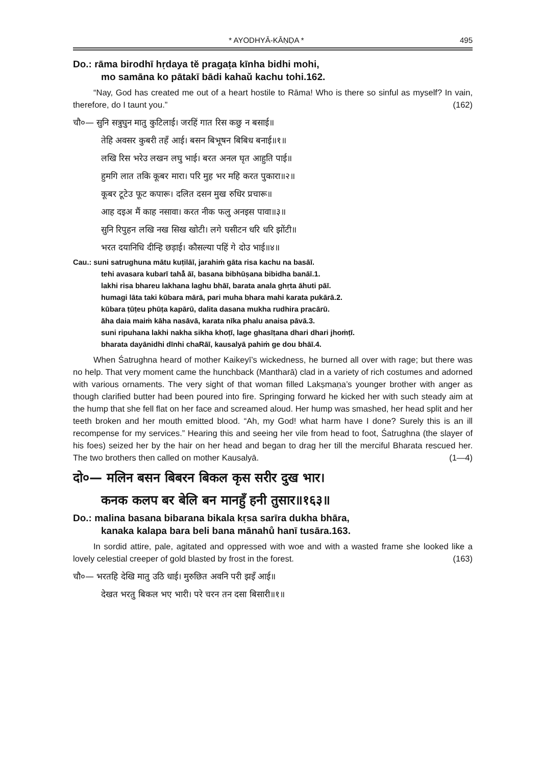* AYODHYĀ-KĀṆḌA * 495
Do.: rāma birodhī hṛdaya tĕ pragaṭa kīnha bidhi mohi,
mo samāna ko pātakī bādi kahaǔ kachu tohi.162.
“Nay, God has created me out of a heart hostile to Rāma! Who is there so sinful as myself? In vain, therefore, do I taunt you.” (162)
चौ०— सुनि सत्रुघुन मातु कुटिलाई। जरहिं गात रिस कछु न बसाई॥
तेहि अवसर कुबरी तहँ आई। बसन बिभूषन बिबिध बनाई॥१॥
लखि रिस भरेउ लखन लघु भाई। बरत अनल घृत आहुति पाई॥
हुमगि लात तकि कूबर मारा। परि मुह भर महि करत पुकारा॥२॥
कूबर टूटेउ फूट कपारू। दलित दसन मुख रुधिर प्रचारू॥
आह दइअ मैं काह नसावा। करत नीक फलु अनइस पावा॥३॥
सुनि रिपुहन लखि नख सिख खोटी। लगे घसीटन धरि धरि झोंटी॥
भरत दयानिधि दीन्हि छड़ाई। कौसल्या पहिं गे दोउ भाई॥४॥
Cau.: suni satrughuna mātu kuṭilāī, jarahiṁ gāta risa kachu na basāī.
tehi avasara kubarī tahå̐ āī, basana bibhūṣana bibidha banāī.1.
lakhi risa bhareu lakhana laghu bhāī, barata anala ghṛta āhuti pāī.
humagi lāta taki kūbara mārā, pari muha bhara mahi karata pukārā.2.
kūbara ṭūṭeu phūṭa kapārū, dalita dasana mukha rudhira pracārū.
āha daia maiṁ kāha nasāvā, karata nīka phalu anaisa pāvā.3.
suni ripuhana lakhi nakha sikha khoṭī, lage ghasīṭana dhari dhari jhoṁṭī.
bharata dayānidhi dīnhi chaRāī, kausalyā pahiṁ ge dou bhāī.4.
When Śatrughna heard of mother Kaikeyī’s wickedness, he burned all over with rage; but there was no help. That very moment came the hunchback (Mantharā) clad in a variety of rich costumes and adorned with various ornaments. The very sight of that woman filled Lakṣmaṇa’s younger brother with anger as though clarified butter had been poured into fire. Springing forward he kicked her with such steady aim at the hump that she fell flat on her face and screamed aloud. Her hump was smashed, her head split and her teeth broken and her mouth emitted blood. “Ah, my God! what harm have I done? Surely this is an ill recompense for my services.” Hearing this and seeing her vile from head to foot, Śatrughna (the slayer of his foes) seized her by the hair on her head and began to drag her till the merciful Bharata rescued her. The two brothers then called on mother Kausalyā. (1—4)
दो०— मलिन बसन बिबरन बिकल कृस सरीर दुख भार।
कनक कलप बर बेलि बन मानहुँ हनी तुसार॥१६३॥
Do.: malina basana bibarana bikala kṛsa sarīra dukha bhāra,
kanaka kalapa bara beli bana mānahů hanī tusāra.163.
In sordid attire, pale, agitated and oppressed with woe and with a wasted frame she looked like a lovely celestial creeper of gold blasted by frost in the forest. (163)
चौ०— भरतहि देखि मातु उठि धाई। मुरुछित अवनि परी झइँ आई॥
देखत भरतु बिकल भए भारी। परे चरन तन दसा बिसारी॥१॥